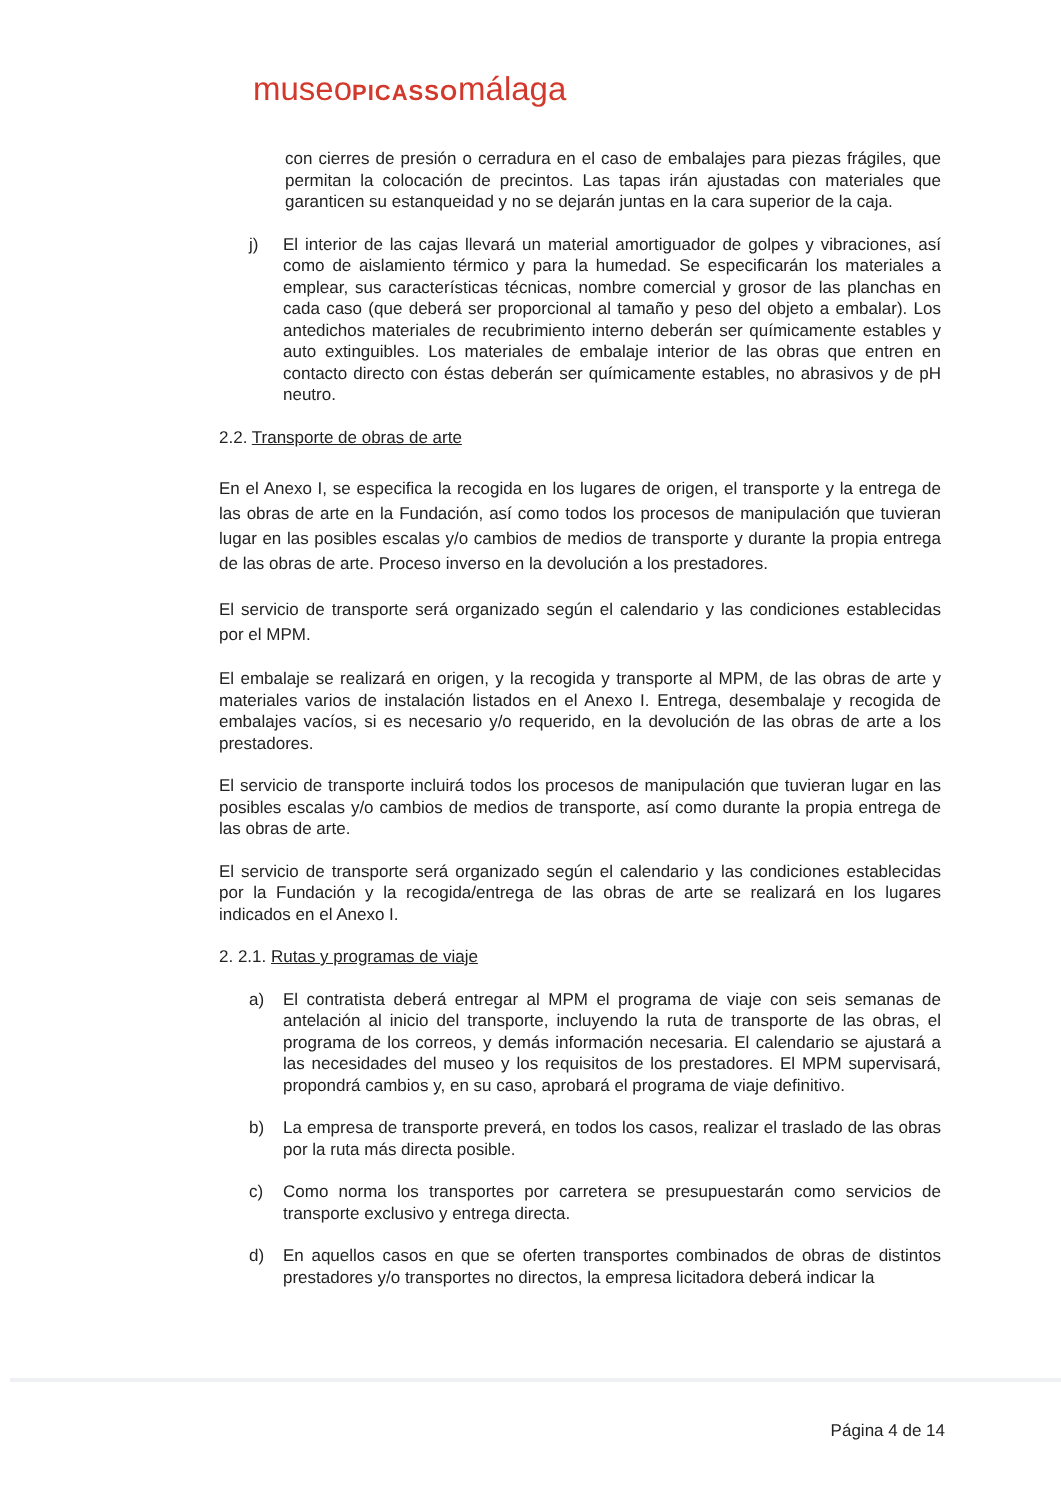museoPICASSOmálaga
con cierres de presión o cerradura en el caso de embalajes para piezas frágiles, que permitan la colocación de precintos. Las tapas irán ajustadas con materiales que garanticen su estanqueidad y no se dejarán juntas en la cara superior de la caja.
j) El interior de las cajas llevará un material amortiguador de golpes y vibraciones, así como de aislamiento térmico y para la humedad. Se especificarán los materiales a emplear, sus características técnicas, nombre comercial y grosor de las planchas en cada caso (que deberá ser proporcional al tamaño y peso del objeto a embalar). Los antedichos materiales de recubrimiento interno deberán ser químicamente estables y auto extinguibles. Los materiales de embalaje interior de las obras que entren en contacto directo con éstas deberán ser químicamente estables, no abrasivos y de pH neutro.
2.2. Transporte de obras de arte
En el Anexo I, se especifica la recogida en los lugares de origen, el transporte y la entrega de las obras de arte en la Fundación, así como todos los procesos de manipulación que tuvieran lugar en las posibles escalas y/o cambios de medios de transporte y durante la propia entrega de las obras de arte. Proceso inverso en la devolución a los prestadores.
El servicio de transporte será organizado según el calendario y las condiciones establecidas por el MPM.
El embalaje se realizará en origen, y la recogida y transporte al MPM, de las obras de arte y materiales varios de instalación listados en el Anexo I. Entrega, desembalaje y recogida de embalajes vacíos, si es necesario y/o requerido, en la devolución de las obras de arte a los prestadores.
El servicio de transporte incluirá todos los procesos de manipulación que tuvieran lugar en las posibles escalas y/o cambios de medios de transporte, así como durante la propia entrega de las obras de arte.
El servicio de transporte será organizado según el calendario y las condiciones establecidas por la Fundación y la recogida/entrega de las obras de arte se realizará en los lugares indicados en el Anexo I.
2. 2.1. Rutas y programas de viaje
a) El contratista deberá entregar al MPM el programa de viaje con seis semanas de antelación al inicio del transporte, incluyendo la ruta de transporte de las obras, el programa de los correos, y demás información necesaria. El calendario se ajustará a las necesidades del museo y los requisitos de los prestadores. El MPM supervisará, propondrá cambios y, en su caso, aprobará el programa de viaje definitivo.
b) La empresa de transporte preverá, en todos los casos, realizar el traslado de las obras por la ruta más directa posible.
c) Como norma los transportes por carretera se presupuestarán como servicios de transporte exclusivo y entrega directa.
d) En aquellos casos en que se oferten transportes combinados de obras de distintos prestadores y/o transportes no directos, la empresa licitadora deberá indicar la
Página 4 de 14